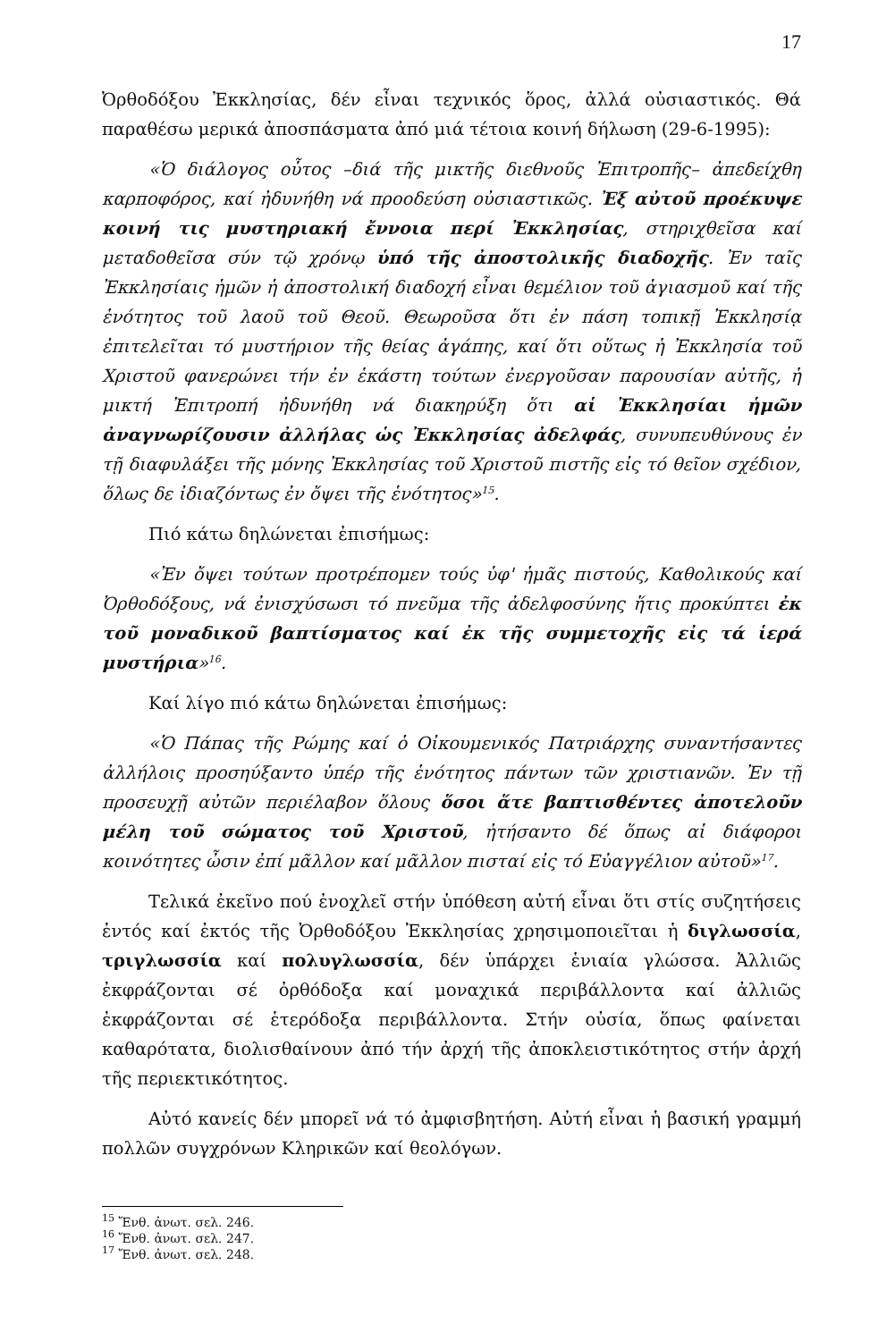17
Ὀρθοδόξου Ἐκκλησίας, δέν εἶναι τεχνικός ὅρος, ἀλλά οὐσιαστικός. Θά παραθέσω μερικά ἀποσπάσματα ἀπό μιά τέτοια κοινή δήλωση (29-6-1995):
«Ὁ διάλογος οὗτος –διά τῆς μικτῆς διεθνοῦς Ἐπιτροπῆς– ἀπεδείχθη καρποφόρος, καί ἠδυνήθη νά προοδεύση οὐσιαστικῶς. Ἐξ αὐτοῦ προέκυψε κοινή τις μυστηριακή ἔννοια περί Ἐκκλησίας, στηριχθεῖσα καί μεταδοθεῖσα σύν τῷ χρόνῳ ὑπό τῆς ἀποστολικῆς διαδοχῆς. Ἐν ταῖς Ἐκκλησίαις ἡμῶν ἡ ἀποστολική διαδοχή εἶναι θεμέλιον τοῦ ἁγιασμοῦ καί τῆς ἑνότητος τοῦ λαοῦ τοῦ Θεοῦ. Θεωροῦσα ὅτι ἐν πάση τοπικῇ Ἐκκλησίᾳ ἐπιτελεῖται τό μυστήριον τῆς θείας ἀγάπης, καί ὅτι οὕτως ἡ Ἐκκλησία τοῦ Χριστοῦ φανερώνει τήν ἐν ἑκάστη τούτων ἐνεργοῦσαν παρουσίαν αὐτῆς, ἡ μικτή Ἐπιτροπή ἠδυνήθη νά διακηρύξη ὅτι αἱ Ἐκκλησίαι ἡμῶν ἀναγνωρίζουσιν ἀλλήλας ὡς Ἐκκλησίας ἀδελφάς, συνυπευθύνους ἐν τῇ διαφυλάξει τῆς μόνης Ἐκκλησίας τοῦ Χριστοῦ πιστῆς εἰς τό θεῖον σχέδιον, ὅλως δε ἰδιαζόντως ἐν ὄψει τῆς ἑνότητος»<sup>15</sup>.
Πιό κάτω δηλώνεται ἐπισήμως:
«Ἐν ὄψει τούτων προτρέπομεν τούς ὑφ' ἡμᾶς πιστούς, Καθολικούς καί Ὀρθοδόξους, νά ἐνισχύσωσι τό πνεῦμα τῆς ἀδελφοσύνης ἥτις προκύπτει ἐκ τοῦ μοναδικοῦ βαπτίσματος καί ἐκ τῆς συμμετοχῆς εἰς τά ἱερά μυστήρια»<sup>16</sup>.
Καί λίγο πιό κάτω δηλώνεται ἐπισήμως:
«Ὁ Πάπας τῆς Ρώμης καί ὁ Οἰκουμενικός Πατριάρχης συναντήσαντες ἀλλήλοις προσηύξαντο ὑπέρ τῆς ἑνότητος πάντων τῶν χριστιανῶν. Ἐν τῇ προσευχῇ αὐτῶν περιέλαβον ὅλους ὅσοι ἅτε βαπτισθέντες ἀποτελοῦν μέλη τοῦ σώματος τοῦ Χριστοῦ, ἠτήσαντο δέ ὅπως αἱ διάφοροι κοινότητες ὦσιν ἐπί μᾶλλον καί μᾶλλον πισταί εἰς τό Εὐαγγέλιον αὐτοῦ»<sup>17</sup>.
Τελικά ἐκεῖνο πού ἐνοχλεῖ στήν ὑπόθεση αὐτή εἶναι ὅτι στίς συζητήσεις ἐντός καί ἐκτός τῆς Ὀρθοδόξου Ἐκκλησίας χρησιμοποιεῖται ἡ διγλωσσία, τριγλωσσία καί πολυγλωσσία, δέν ὑπάρχει ἑνιαία γλώσσα. Ἀλλιῶς ἐκφράζονται σέ ὀρθόδοξα καί μοναχικά περιβάλλοντα καί ἀλλιῶς ἐκφράζονται σέ ἑτερόδοξα περιβάλλοντα. Στήν οὐσία, ὅπως φαίνεται καθαρότατα, διολισθαίνουν ἀπό τήν ἀρχή τῆς ἀποκλειστικότητος στήν ἀρχή τῆς περιεκτικότητος.
Αὐτό κανείς δέν μπορεῖ νά τό ἀμφισβητήση. Αὐτή εἶναι ἡ βασική γραμμή πολλῶν συγχρόνων Κληρικῶν καί θεολόγων.
<sup>15</sup> Ἔνθ. ἀνωτ. σελ. 246.
<sup>16</sup> Ἔνθ. ἀνωτ. σελ. 247.
<sup>17</sup> Ἔνθ. ἀνωτ. σελ. 248.